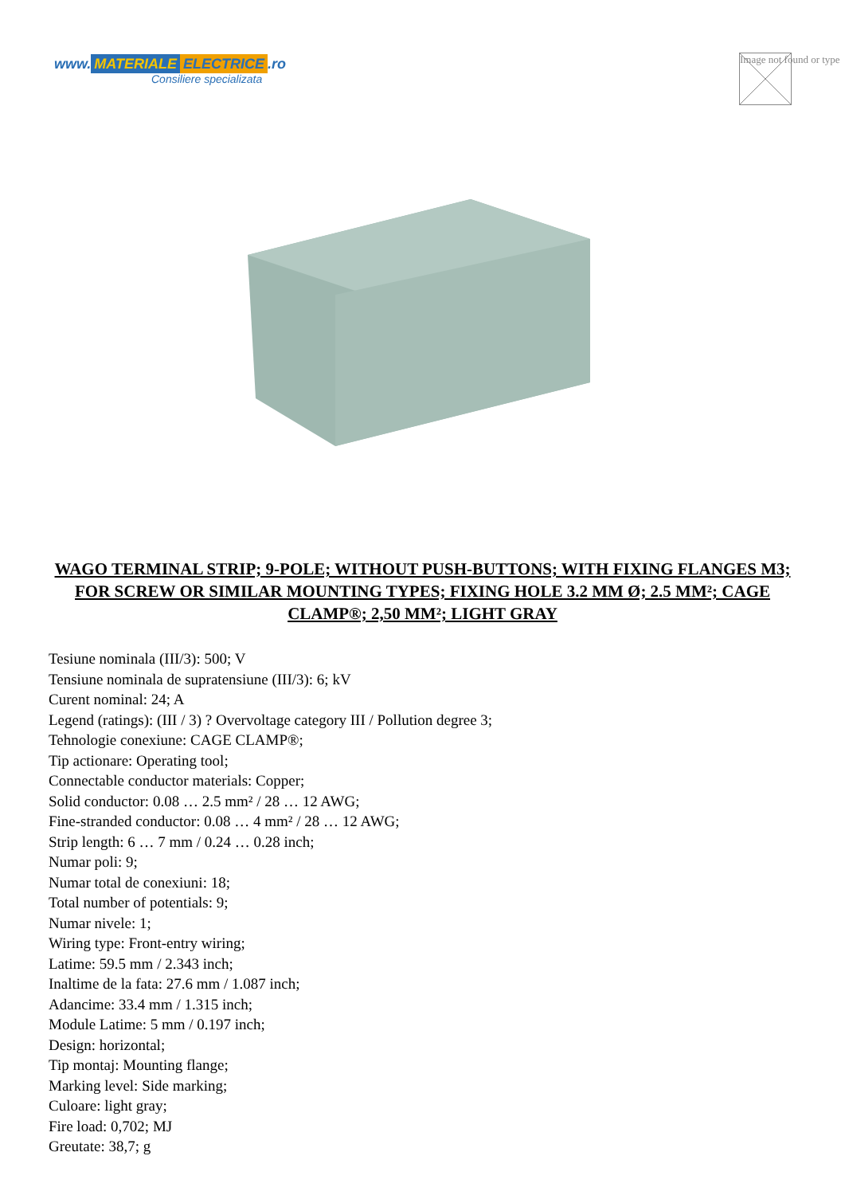www. MATERIALE ELECTRICE.ro
Consiliere specializata
Image not found or type
WAGO TERMINAL STRIP; 9-POLE; WITHOUT PUSH-BUTTONS; WITH FIXING FLANGES M3; FOR SCREW OR SIMILAR MOUNTING TYPES; FIXING HOLE 3.2 MM Ø; 2.5 MM²; CAGE CLAMP®; 2,50 MM²; LIGHT GRAY
Tesiune nominala (III/3): 500; V
Tensiune nominala de supratensiune (III/3): 6; kV
Curent nominal: 24; A
Legend (ratings): (III / 3) ? Overvoltage category III / Pollution degree 3;
Tehnologie conexiune: CAGE CLAMP®;
Tip actionare: Operating tool;
Connectable conductor materials: Copper;
Solid conductor: 0.08 … 2.5 mm² / 28 … 12 AWG;
Fine-stranded conductor: 0.08 … 4 mm² / 28 … 12 AWG;
Strip length: 6 … 7 mm / 0.24 … 0.28 inch;
Numar poli: 9;
Numar total de conexiuni: 18;
Total number of potentials: 9;
Numar nivele: 1;
Wiring type: Front-entry wiring;
Latime: 59.5 mm / 2.343 inch;
Inaltime de la fata: 27.6 mm / 1.087 inch;
Adancime: 33.4 mm / 1.315 inch;
Module Latime: 5 mm / 0.197 inch;
Design: horizontal;
Tip montaj: Mounting flange;
Marking level: Side marking;
Culoare: light gray;
Fire load: 0,702; MJ
Greutate: 38,7; g